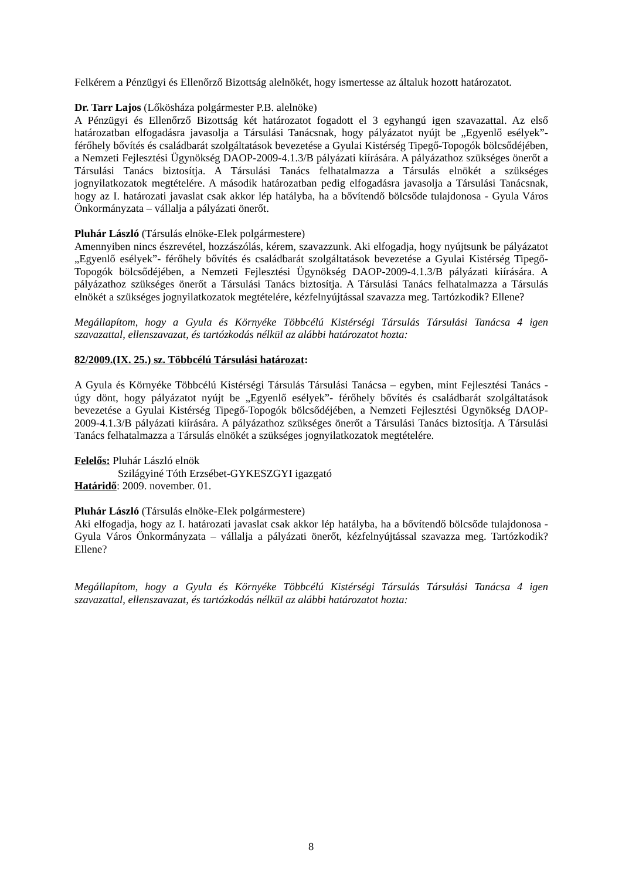Felkérem a Pénzügyi és Ellenőrző Bizottság alelnökét, hogy ismertesse az általuk hozott határozatot.
Dr. Tarr Lajos (Lőkösháza polgármester P.B. alelnöke)
A Pénzügyi és Ellenőrző Bizottság két határozatot fogadott el 3 egyhangú igen szavazattal. Az első határozatban elfogadásra javasolja a Társulási Tanácsnak, hogy pályázatot nyújt be „Egyenlő esélyek”- férőhely bővítés és családbarát szolgáltatások bevezetése a Gyulai Kistérség Tipegő-Topogók bölcsődéjében, a Nemzeti Fejlesztési Ügynökség DAOP-2009-4.1.3/B pályázati kiírására. A pályázathoz szükséges önerőt a Társulási Tanács biztosítja. A Társulási Tanács felhatalmazza a Társulás elnökét a szükséges jognyilatkozatok megtételére. A második határozatban pedig elfogadásra javasolja a Társulási Tanácsnak, hogy az I. határozati javaslat csak akkor lép hatályba, ha a bővítendő bölcsőde tulajdonosa - Gyula Város Önkormányzata – vállalja a pályázati önerőt.
Pluhár László (Társulás elnöke-Elek polgármestere)
Amennyiben nincs észrevétel, hozzászólás, kérem, szavazzunk. Aki elfogadja, hogy nyújtsunk be pályázatot „Egyenlő esélyek”- férőhely bővítés és családbarát szolgáltatások bevezetése a Gyulai Kistérség Tipegő-Topogók bölcsődéjében, a Nemzeti Fejlesztési Ügynökség DAOP-2009-4.1.3/B pályázati kiírására. A pályázathoz szükséges önerőt a Társulási Tanács biztosítja. A Társulási Tanács felhatalmazza a Társulás elnökét a szükséges jognyilatkozatok megtételére, kézfelnyújtással szavazza meg. Tartózkodik? Ellene?
Megállapítom, hogy a Gyula és Környéke Többcélú Kistérségi Társulás Társulási Tanácsa 4 igen szavazattal, ellenszavazat, és tartózkodás nélkül az alábbi határozatot hozta:
82/2009.(IX. 25.) sz. Többcélú Társulási határozat:
A Gyula és Környéke Többcélú Kistérségi Társulás Társulási Tanácsa – egyben, mint Fejlesztési Tanács - úgy dönt, hogy pályázatot nyújt be „Egyenlő esélyek”- férőhely bővítés és családbarát szolgáltatások bevezetése a Gyulai Kistérség Tipegő-Topogók bölcsődéjében, a Nemzeti Fejlesztési Ügynökség DAOP-2009-4.1.3/B pályázati kiírására. A pályázathoz szükséges önerőt a Társulási Tanács biztosítja. A Társulási Tanács felhatalmazza a Társulás elnökét a szükséges jognyilatkozatok megtételére.
Felelős: Pluhár László elnök
Szilágyiné Tóth Erzsébet-GYKESZGYI igazgató
Határidő: 2009. november. 01.
Pluhár László (Társulás elnöke-Elek polgármestere)
Aki elfogadja, hogy az I. határozati javaslat csak akkor lép hatályba, ha a bővítendő bölcsőde tulajdonosa - Gyula Város Önkormányzata – vállalja a pályázati önerőt, kézfelnyújtással szavazza meg. Tartózkodik? Ellene?
Megállapítom, hogy a Gyula és Környéke Többcélú Kistérségi Társulás Társulási Tanácsa 4 igen szavazattal, ellenszavazat, és tartózkodás nélkül az alábbi határozatot hozta:
8